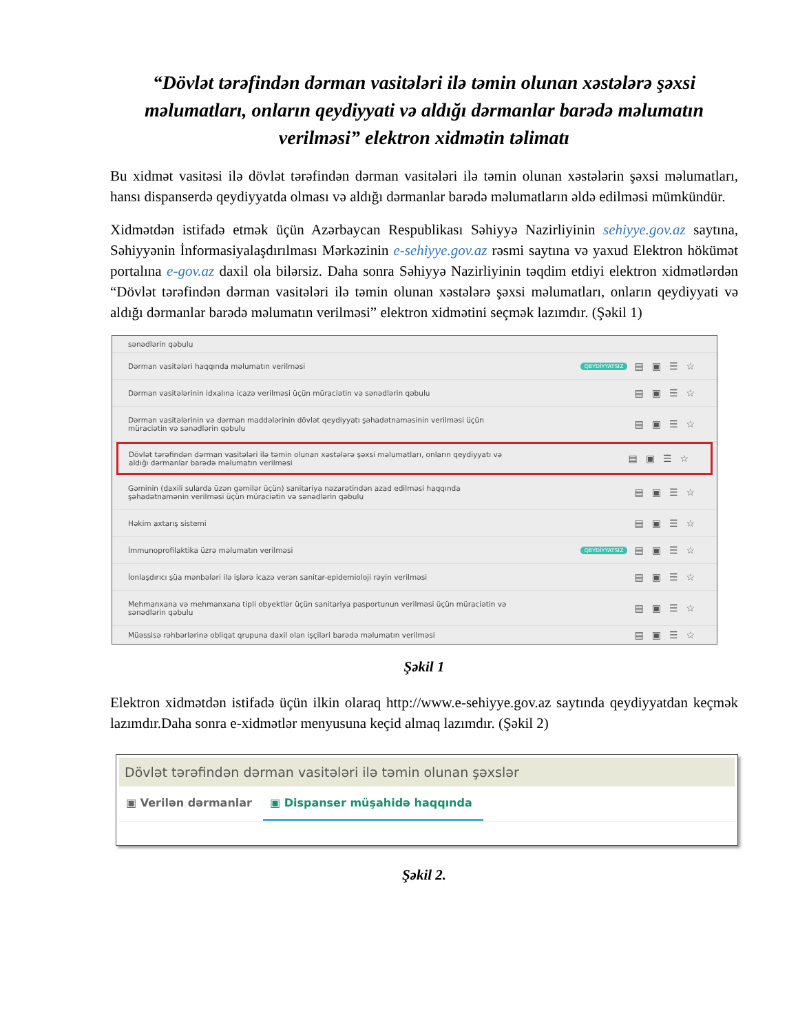“Dövlət tərəfindən dərman vasitələri ilə təmin olunan xəstələrə şəxsi məlumatları, onların qeydiyyati və aldığı dərmanlar barədə məlumatın verilməsi” elektron xidmətin təlimatı
Bu xidmət vasitəsi ilə dövlət tərəfindən dərman vasitələri ilə təmin olunan xəstələrin şəxsi məlumatları, hansı dispanserdə qeydiyyatda olması və aldığı dərmanlar barədə məlumatların əldə edilməsi mümkündür.
Xidmətdən istifadə etmək üçün Azərbaycan Respublikası Səhiyyə Nazirliyinin sehiyye.gov.az saytına, Səhiyyənin İnformasiyalaşdırılması Mərkəzinin e-sehiyye.gov.az rəsmi saytına və yaxud Elektron hökümət portalına e-gov.az daxil ola bilərsiz. Daha sonra Səhiyyə Nazirliyinin təqdim etdiyi elektron xidmətlərdən “Dövlət tərəfindən dərman vasitələri ilə təmin olunan xəstələrə şəxsi məlumatları, onların qeydiyyati və aldığı dərmanlar barədə məlumatın verilməsi” elektron xidmətini seçmək lazımdır. (Şəkil 1)
sənədlərin qəbulu
Dərman vasitələri haqqında məlumatın verilməsi QEYDİYYATSIZ ▤▣☰☆
Dərman vasitələrinin idxalına icazə verilməsi üçün müraciətin və sənədlərin qəbulu ▤▣☰☆
Dərman vasitələrinin və dərman maddələrinin dövlət qeydiyyatı şəhadətnaməsinin verilməsi üçün
müraciətin və sənədlərin qəbulu ▤▣☰☆
Dövlət tərəfindən dərman vasitələri ilə təmin olunan xəstələrə şəxsi məlumatları, onların qeydiyyatı və
aldığı dərmanlar barədə məlumatın verilməsi ▤▣☰☆
Gəminin (daxili sularda üzən gəmilər üçün) sanitariya nəzarətindən azad edilməsi haqqında
şəhadətnamənin verilməsi üçün müraciətin və sənədlərin qəbulu ▤▣☰☆
Həkim axtarış sistemi ▤▣☰☆
İmmunoprofilaktika üzrə məlumatın verilməsi QEYDİYYATSIZ ▤▣☰☆
İonlaşdırıcı şüa mənbələri ilə işlərə icazə verən sanitar-epidemioloji rəyin verilməsi ▤▣☰☆
Mehmanxana və mehmanxana tipli obyektlər üçün sanitariya pasportunun verilməsi üçün müraciətin və
sənədlərin qəbulu ▤▣☰☆
Müəssisə rəhbərlərinə obliqat qrupuna daxil olan işçiləri barədə məlumatın verilməsi ▤▣☰☆
Şəkil 1
Elektron xidmətdən istifadə üçün ilkin olaraq http://www.e-sehiyye.gov.az saytında qeydiyyatdan keçmək lazımdır.Daha sonra e-xidmətlər menyusuna keçid almaq lazımdır. (Şəkil 2)
Dövlət tərəfindən dərman vasitələri ilə təmin olunan şəxslər
▣ Verilən dərmanlar ▣ Dispanser müşahidə haqqında
Şəkil 2.